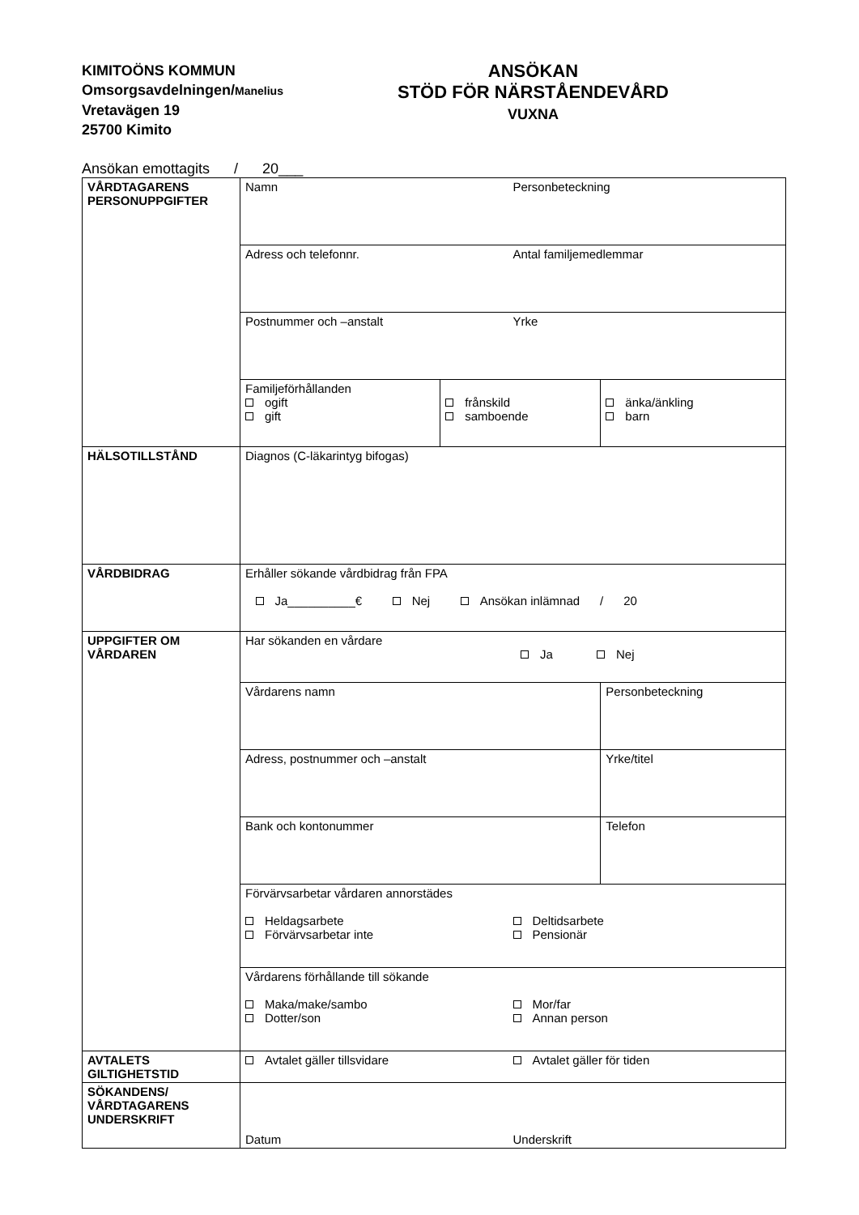KIMITOÖNS KOMMUN
Omsorgsavdelningen/Manelius
Vretavägen 19
25700 Kimito
ANSÖKAN
STÖD FÖR NÄRSTÅENDEVÅRD
VUXNA
Ansökan emottagits / 20___
| VÅRDTAGARENS PERSONUPPGIFTER | Namn Personbeteckning | | |
| | Adress och telefonnr. Antal familjemedlemmar | | |
| | Postnummer och –anstalt Yrke | | |
| | Familjeförhållanden ogift gift | frånskild samboende | änka/änkling barn |
| HÄLSOTILLSTÅND | Diagnos (C-läkarintyg bifogas) | | |
| VÅRDBIDRAG | Erhåller sökande vårdbidrag från FPA Ja__________€ Nej Ansökan inlämnad / 20 | | |
| UPPGIFTER OM VÅRDAREN | Har sökanden en vårdare Ja Nej | | |
| | Vårdarens namn | | Personbeteckning |
| | Adress, postnummer och –anstalt | | Yrke/titel |
| | Bank och kontonummer | | Telefon |
| | Förvärvsarbetar vårdaren annorstädes Heldagsarbete Förvärvsarbetar inte Deltidsarbete Pensionär | | |
| | Vårdarens förhållande till sökande Maka/make/sambo Dotter/son Mor/far Annan person | | |
| AVTALETS GILTIGHETSTID | Avtalet gäller tillsvidare Avtalet gäller för tiden | | |
| SÖKANDENS/ VÅRDTAGARENS UNDERSKRIFT | Datum Underskrift | | |